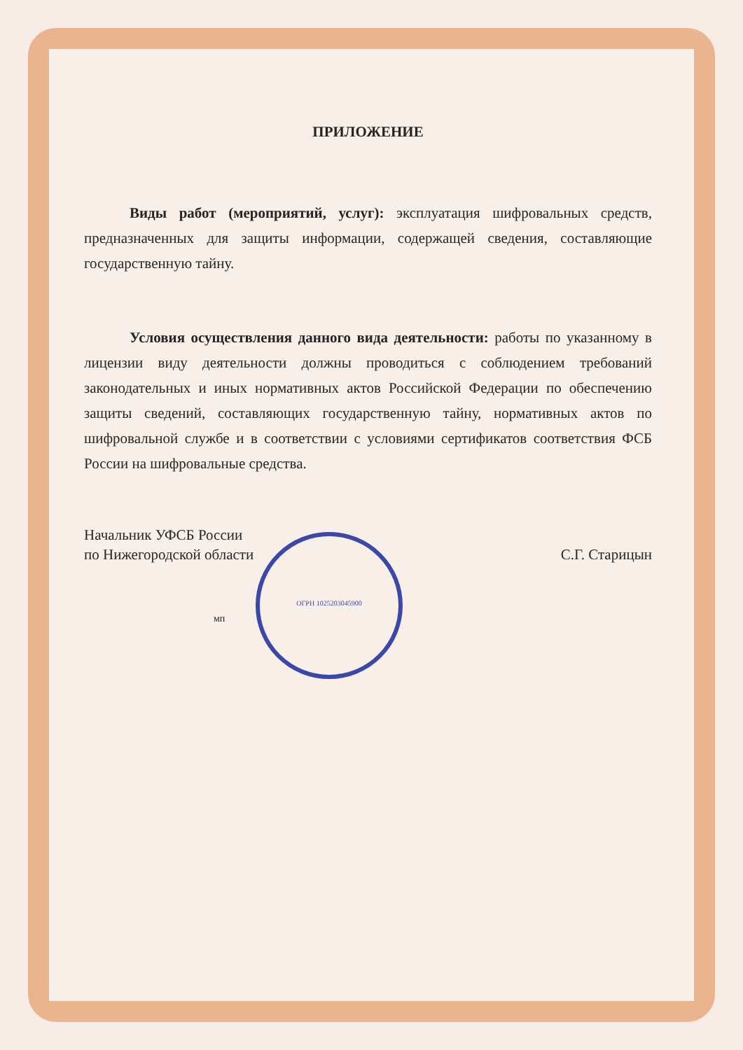ПРИЛОЖЕНИЕ
Виды работ (мероприятий, услуг): эксплуатация шифровальных средств, предназначенных для защиты информации, содержащей сведения, составляющие государственную тайну.
Условия осуществления данного вида деятельности: работы по указанному в лицензии виду деятельности должны проводиться с соблюдением требований законодательных и иных нормативных актов Российской Федерации по обеспечению защиты сведений, составляющих государственную тайну, нормативных актов по шифровальной службе и в соответствии с условиями сертификатов соответствия ФСБ России на шифровальные средства.
Начальник УФСБ России
по Нижегородской области
С.Г. Старицын
мп
ОГРН 1025203045900